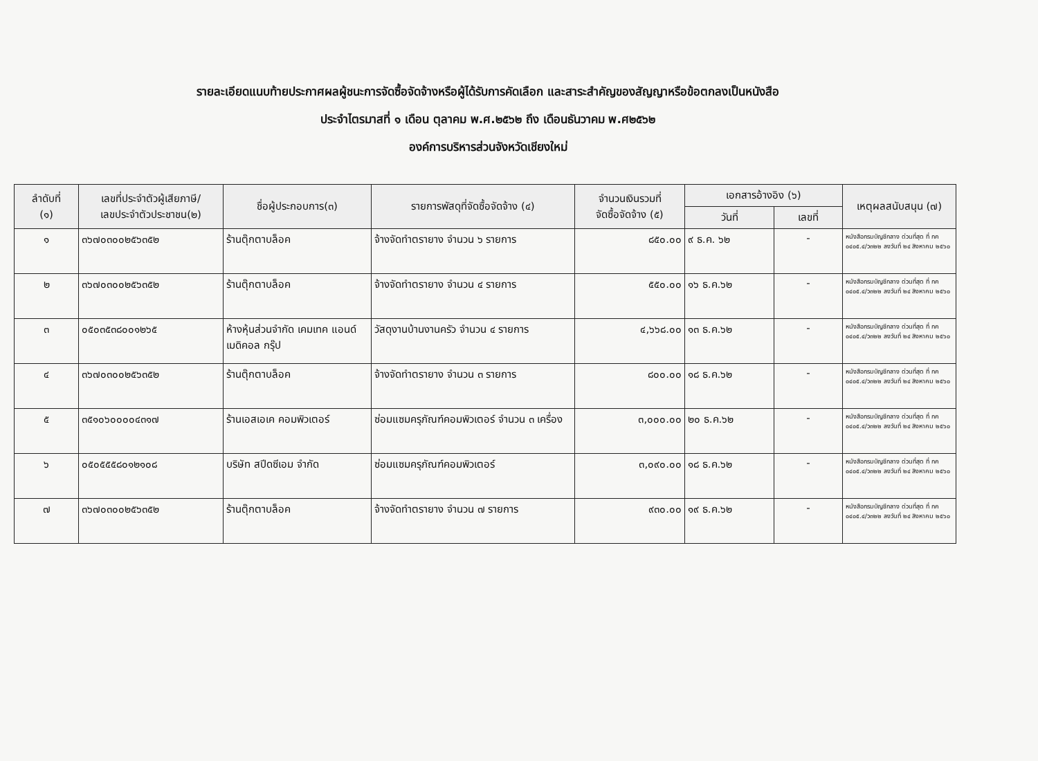รายละเอียดแนบท้ายประกาศผลผู้ชนะการจัดซื้อจัดจ้างหรือผู้ได้รับการคัดเลือก และสาระสำคัญของสัญญาหรือข้อตกลงเป็นหนังสือ
ประจำไตรมาสที่ ๑ เดือน ตุลาคม พ.ศ.๒๕๖๒ ถึง เดือนธันวาคม พ.ศ๒๕๖๒
องค์การบริหารส่วนจังหวัดเชียงใหม่
| ลำดับที่ (๑) | เลขที่ประจำตัวผู้เสียภาษี/ เลขประจำตัวประชาชน(๒) | ชื่อผู้ประกอบการ(๓) | รายการพัสดุที่จัดซื้อจัดจ้าง (๔) | จำนวนเงินรวมที่ จัดซื้อจัดจ้าง (๕) | เอกสารอ้างอิง (๖) | | เหตุผลสนับสนุน (๗) |
| --- | --- | --- | --- | --- | --- | --- | --- |
| | | | | | วันที่ | เลขที่ | |
| ๑ | ๓๖๗๐๓๐๐๒๕๖๓๕๒ | ร้านตุ๊กตาบล็อค | จ้างจัดทำตรายาง จำนวน ๖ รายการ | ๘๕๐.๐๐ | ๙ ธ.ค. ๖๒ | - | หนังสือกรมบัญชีกลาง ด่วนที่สุด ที่ กค ๐๔๐๕.๔/ว๓๒๒ ลงวันที่ ๒๔ สิงหาคม ๒๕๖๐ |
| ๒ | ๓๖๗๐๓๐๐๒๕๖๓๕๒ | ร้านตุ๊กตาบล็อค | จ้างจัดทำตรายาง จำนวน ๔ รายการ | ๕๕๐.๐๐ | ๑๖ ธ.ค.๖๒ | - | หนังสือกรมบัญชีกลาง ด่วนที่สุด ที่ กค ๐๔๐๕.๔/ว๓๒๒ ลงวันที่ ๒๔ สิงหาคม ๒๕๖๐ |
| ๓ | ๐๕๐๓๕๓๘๐๐๑๒๖๕ | ห้างหุ้นส่วนจำกัด เคมเทค แอนด์ เมดิคอล กรุ๊ป | วัสดุงานบ้านงานครัว จำนวน ๔ รายการ | ๔,๖๖๘.๐๐ | ๑๓ ธ.ค.๖๒ | - | หนังสือกรมบัญชีกลาง ด่วนที่สุด ที่ กค ๐๔๐๕.๔/ว๓๒๒ ลงวันที่ ๒๔ สิงหาคม ๒๕๖๐ |
| ๔ | ๓๖๗๐๓๐๐๒๕๖๓๕๒ | ร้านตุ๊กตาบล็อค | จ้างจัดทำตรายาง จำนวน ๓ รายการ | ๘๐๐.๐๐ | ๑๘ ธ.ค.๖๒ | - | หนังสือกรมบัญชีกลาง ด่วนที่สุด ที่ กค ๐๔๐๕.๔/ว๓๒๒ ลงวันที่ ๒๔ สิงหาคม ๒๕๖๐ |
| ๕ | ๓๕๑๐๖๐๐๐๐๔๓๑๗ | ร้านเอสเอเค คอมพิวเตอร์ | ซ่อมแซมครุภัณฑ์คอมพิวเตอร์ จำนวน ๓ เครื่อง | ๓,๐๐๐.๐๐ | ๒๐ ธ.ค.๖๒ | - | หนังสือกรมบัญชีกลาง ด่วนที่สุด ที่ กค ๐๔๐๕.๔/ว๓๒๒ ลงวันที่ ๒๔ สิงหาคม ๒๕๖๐ |
| ๖ | ๐๕๐๕๕๕๘๐๑๒๑๐๘ | บริษัท สปีดซีเอม จำกัด | ซ่อมแซมครุภัณฑ์คอมพิวเตอร์ | ๓,๐๙๐.๐๐ | ๑๘ ธ.ค.๖๒ | - | หนังสือกรมบัญชีกลาง ด่วนที่สุด ที่ กค ๐๔๐๕.๔/ว๓๒๒ ลงวันที่ ๒๔ สิงหาคม ๒๕๖๐ |
| ๗ | ๓๖๗๐๓๐๐๒๕๖๓๕๒ | ร้านตุ๊กตาบล็อค | จ้างจัดทำตรายาง จำนวน ๗ รายการ | ๙๓๐.๐๐ | ๑๙ ธ.ค.๖๒ | - | หนังสือกรมบัญชีกลาง ด่วนที่สุด ที่ กค ๐๔๐๕.๔/ว๓๒๒ ลงวันที่ ๒๔ สิงหาคม ๒๕๖๐ |